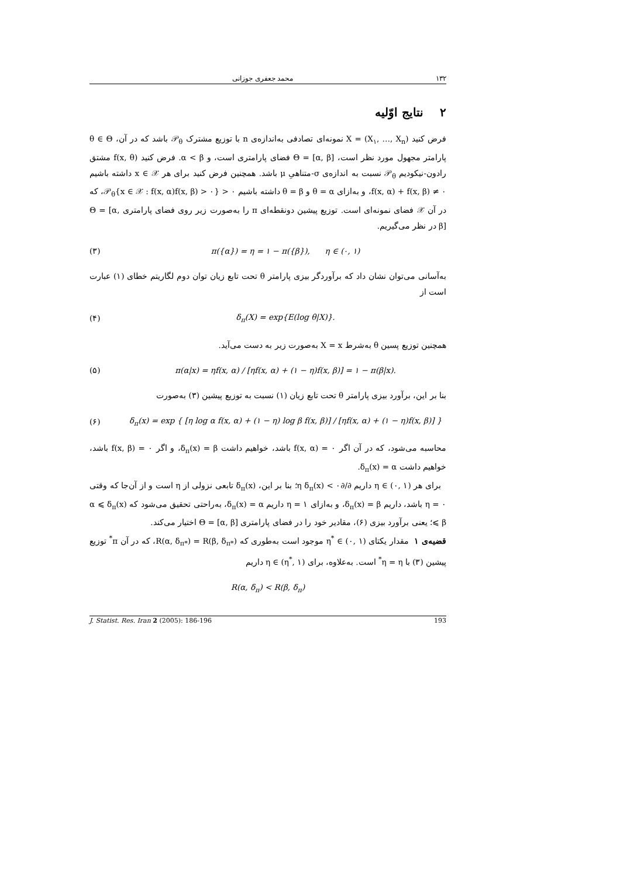۱۳۲ محمد جعفری جوزانی
۲ نتایج اوّلیه
فرض کنید X = (X<sub>۱</sub>, …, X<sub>n</sub>) نمونه‌ای تصادفی به‌اندازه‌ی n با توزیع مشترک 𝒫<sub>θ</sub> باشد که در آن، θ ∈ Θ پارامتر مجهول مورد نظر است، Θ = [α, β] فضای پارامتری است، و α < β. فرض کنید f(x, θ) مشتق رادون-نیکودیم 𝒫<sub>θ</sub> نسبت به اندازه‌ی σ-متناهیِ μ باشد. همچنین فرض کنید برای هر x ∈ 𝒳 داشته باشیم f(x, α) + f(x, β) ≠ ۰، و به‌ازای θ = α و θ = β داشته باشیم 𝒫<sub>θ</sub>{x ∈ 𝒳 : f(x, α)f(x, β) > ۰} > ۰، که در آن 𝒳 فضای نمونه‌ای است. توزیع پیشین دونقطه‌ای π را به‌صورت زیر روی فضای پارامتری Θ = [α, β] در نظر می‌گیریم.
(۳) π({α}) = η = ۱ − π({β}), η ∈ (۰, ۱)
به‌آسانی می‌توان نشان داد که برآوردگر بیزی پارامتر θ تحت تابع زیان توان دوم لگاریتم خطای (۱) عبارت است از
(۴) δ<sub>π</sub>(X) = exp{E(log θ|X)}.
همچنین توزیع پسین θ به‌شرط X = x به‌صورت زیر به دست می‌آید.
(۵) π(α|x) = ηf(x, α) / [ηf(x, α) + (۱ − η)f(x, β)] = ۱ − π(β|x).
بنا بر این، برآورد بیزی پارامتر θ تحت تابع زیان (۱) نسبت به توزیع پیشین (۳) به‌صورت
(۶) δ<sub>π</sub>(x) = exp { [η log α f(x, α) + (۱ − η) log β f(x, β)] / [ηf(x, α) + (۱ − η)f(x, β)] }
محاسبه می‌شود، که در آن اگر f(x, α) = ۰ باشد، خواهیم داشت δ<sub>π</sub>(x) = β، و اگر f(x, β) = ۰ باشد، خواهیم داشت δ<sub>π</sub>(x) = α.
برای هر η ∈ (۰, ۱) داریم ∂/∂η δ<sub>π</sub>(x) < ۰؛ بنا بر این، δ<sub>π</sub>(x) تابعی نزولی از η است و از آن‌جا که وقتی η = ۰ باشد، داریم δ<sub>π</sub>(x) = β، و به‌ازای η = ۱ داریم δ<sub>π</sub>(x) = α، به‌راحتی تحقیق می‌شود که α ⩽ δ<sub>π</sub>(x) ⩽ β؛ یعنی برآورد بیزی (۶)، مقادیر خود را در فضای پارامتری Θ = [α, β] اختیار می‌کند.
قضیه‌ی ۱ مقدار یکتای η<sup>*</sup> ∈ (۰, ۱) موجود است به‌طوری که R(α, δ<sub>π*</sub>) = R(β, δ<sub>π*</sub>)، که در آن π<sup>*</sup> توزیع پیشین (۳) با η = η<sup>*</sup> است. به‌علاوه، برای η ∈ (η<sup>*</sup>, ۱) داریم
R(α, δ<sub>π</sub>) < R(β, δ<sub>π</sub>)
J. Statist. Res. Iran 2 (2005): 186-196 193